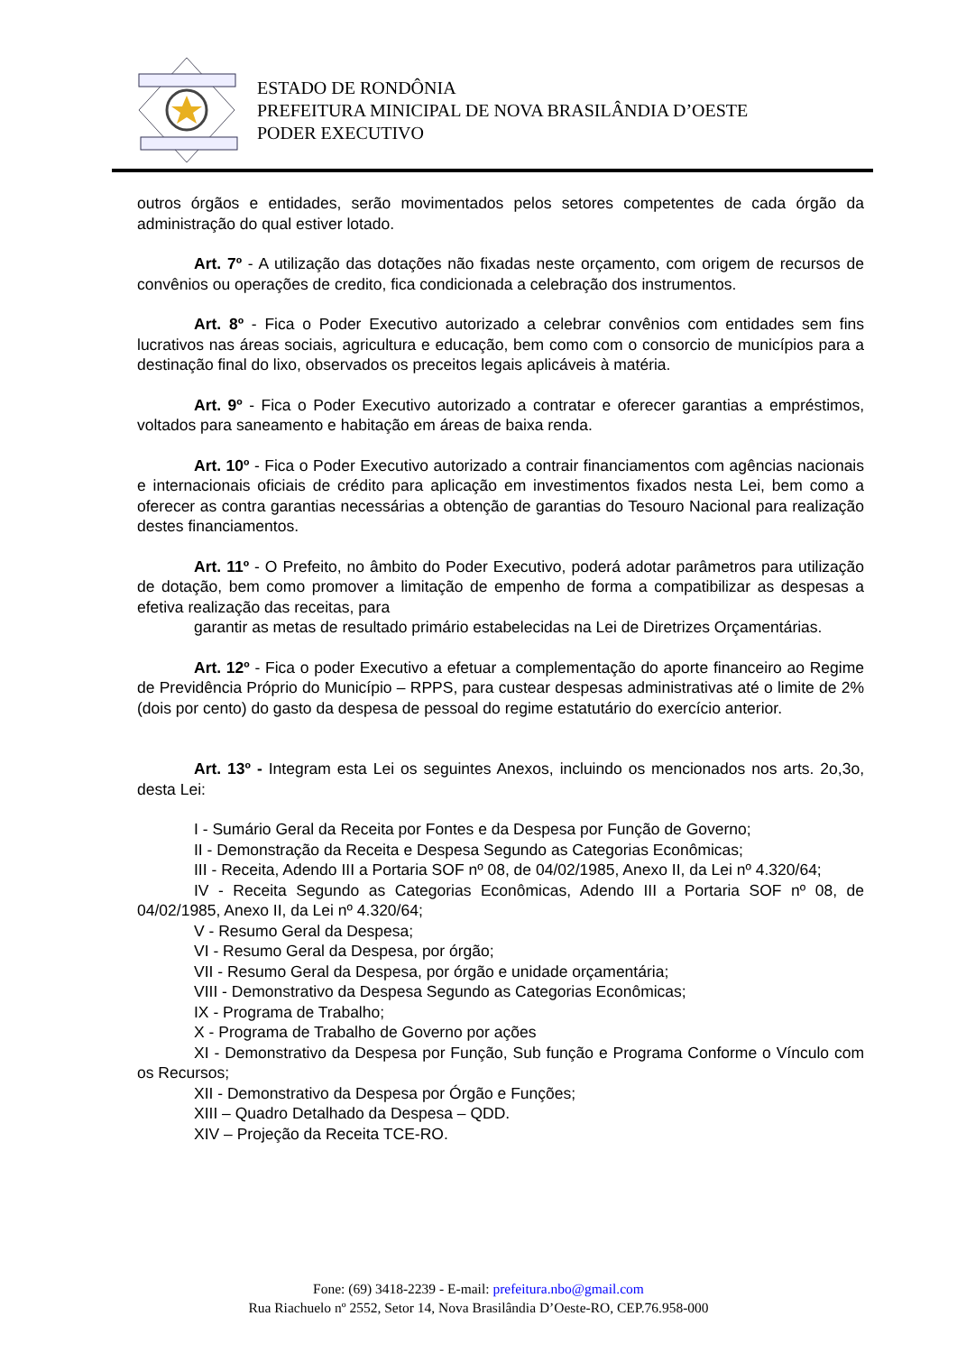ESTADO DE RONDÔNIA
PREFEITURA MINICIPAL DE NOVA BRASILÂNDIA D’OESTE
PODER EXECUTIVO
outros órgãos e entidades, serão movimentados pelos setores competentes de cada órgão da administração do qual estiver lotado.
Art. 7º - A utilização das dotações não fixadas neste orçamento, com origem de recursos de convênios ou operações de credito, fica condicionada a celebração dos instrumentos.
Art. 8º - Fica o Poder Executivo autorizado a celebrar convênios com entidades sem fins lucrativos nas áreas sociais, agricultura e educação, bem como com o consorcio de municípios para a destinação final do lixo, observados os preceitos legais aplicáveis à matéria.
Art. 9º - Fica o Poder Executivo autorizado a contratar e oferecer garantias a empréstimos, voltados para saneamento e habitação em áreas de baixa renda.
Art. 10º - Fica o Poder Executivo autorizado a contrair financiamentos com agências nacionais e internacionais oficiais de crédito para aplicação em investimentos fixados nesta Lei, bem como a oferecer as contra garantias necessárias a obtenção de garantias do Tesouro Nacional para realização destes financiamentos.
Art. 11º - O Prefeito, no âmbito do Poder Executivo, poderá adotar parâmetros para utilização de dotação, bem como promover a limitação de empenho de forma a compatibilizar as despesas a efetiva realização das receitas, para
garantir as metas de resultado primário estabelecidas na Lei de Diretrizes Orçamentárias.
Art. 12º - Fica o poder Executivo a efetuar a complementação do aporte financeiro ao Regime de Previdência Próprio do Município – RPPS, para custear despesas administrativas até o limite de 2% (dois por cento) do gasto da despesa de pessoal do regime estatutário do exercício anterior.
Art. 13º - Integram esta Lei os seguintes Anexos, incluindo os mencionados nos arts. 2o,3o, desta Lei:
I - Sumário Geral da Receita por Fontes e da Despesa por Função de Governo;
II - Demonstração da Receita e Despesa Segundo as Categorias Econômicas;
III - Receita, Adendo III a Portaria SOF nº 08, de 04/02/1985, Anexo II, da Lei nº 4.320/64;
IV - Receita Segundo as Categorias Econômicas, Adendo III a Portaria SOF nº 08, de 04/02/1985, Anexo II, da Lei nº 4.320/64;
V - Resumo Geral da Despesa;
VI - Resumo Geral da Despesa, por órgão;
VII - Resumo Geral da Despesa, por órgão e unidade orçamentária;
VIII - Demonstrativo da Despesa Segundo as Categorias Econômicas;
IX - Programa de Trabalho;
X - Programa de Trabalho de Governo por ações
XI - Demonstrativo da Despesa por Função, Sub função e Programa Conforme o Vínculo com os Recursos;
XII - Demonstrativo da Despesa por Órgão e Funções;
XIII – Quadro Detalhado da Despesa – QDD.
XIV – Projeção da Receita TCE-RO.
Fone: (69) 3418-2239 - E-mail: prefeitura.nbo@gmail.com
Rua Riachuelo nº 2552, Setor 14, Nova Brasilândia D’Oeste-RO, CEP.76.958-000